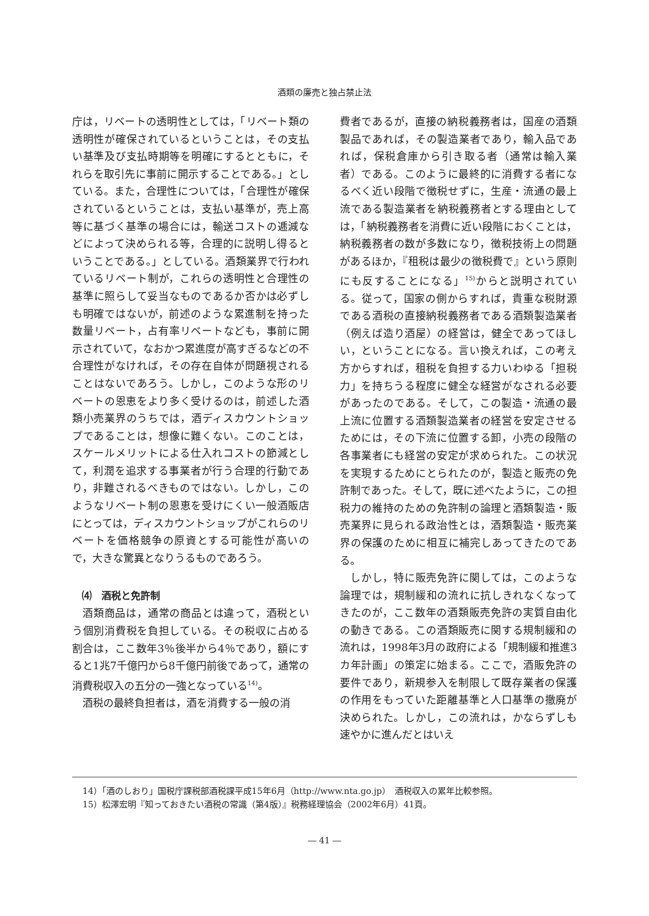酒類の廉売と独占禁止法
庁は，リベートの透明性としては，「リベート類の透明性が確保されているということは，その支払い基準及び支払時期等を明確にするとともに，それらを取引先に事前に開示することである。」としている。また，合理性については，「合理性が確保されているということは，支払い基準が，売上高等に基づく基準の場合には，輸送コストの逓減などによって決められる等，合理的に説明し得るということである。」としている。酒類業界で行われているリベート制が，これらの透明性と合理性の基準に照らして妥当なものであるか否かは必ずしも明確ではないが，前述のような累進制を持った数量リベート，占有率リベートなども，事前に開示されていて，なおかつ累進度が高すぎるなどの不合理性がなければ，その存在自体が問題視されることはないであろう。しかし，このような形のリベートの恩恵をより多く受けるのは，前述した酒類小売業界のうちでは，酒ディスカウントショップであることは，想像に難くない。このことは，スケールメリットによる仕入れコストの節減として，利潤を追求する事業者が行う合理的行動であり，非難されるべきものではない。しかし，このようなリベート制の恩恵を受けにくい一般酒販店にとっては，ディスカウントショップがこれらのリベートを価格競争の原資とする可能性が高いので，大きな驚異となりうるものであろう。
⑷　酒税と免許制
酒類商品は，通常の商品とは違って，酒税という個別消費税を負担している。その税収に占める割合は，ここ数年3％後半から4％であり，額にすると1兆7千億円から8千億円前後であって，通常の消費税収入の五分の一強となっている<sup>14)</sup>。
酒税の最終負担者は，酒を消費する一般の消
費者であるが，直接の納税義務者は，国産の酒類製品であれば，その製造業者であり，輸入品であれば，保税倉庫から引き取る者（通常は輸入業者）である。このように最終的に消費する者になるべく近い段階で徴税せずに，生産・流通の最上流である製造業者を納税義務者とする理由としては，「納税義務者を消費に近い段階におくことは，納税義務者の数が多数になり，徴税技術上の問題があるほか，『租税は最少の徴税費で』という原則にも反することになる」<sup>15)</sup>からと説明されている。従って，国家の側からすれば，貴重な税財源である酒税の直接納税義務者である酒類製造業者（例えば造り酒屋）の経営は，健全であってほしい，ということになる。言い換えれば，この考え方からすれば，租税を負担する力いわゆる「担税力」を持ちうる程度に健全な経営がなされる必要があったのである。そして，この製造・流通の最上流に位置する酒類製造業者の経営を安定させるためには，その下流に位置する卸，小売の段階の各事業者にも経営の安定が求められた。この状況を実現するためにとられたのが，製造と販売の免許制であった。そして，既に述べたように，この担税力の維持のための免許制の論理と酒類製造・販売業界に見られる政治性とは，酒類製造・販売業界の保護のために相互に補完しあってきたのである。
しかし，特に販売免許に関しては，このような論理では，規制緩和の流れに抗しきれなくなってきたのが，ここ数年の酒類販売免許の実質自由化の動きである。この酒類販売に関する規制緩和の流れは，1998年3月の政府による「規制緩和推進3カ年計画」の策定に始まる。ここで，酒販免許の要件であり，新規参入を制限して既存業者の保護の作用をもっていた距離基準と人口基準の撤廃が決められた。しかし，この流れは，かならずしも速やかに進んだとはいえ
14）「酒のしおり」国税庁課税部酒税課平成15年6月（http://www.nta.go.jp）　酒税収入の累年比較参照。
15）松澤宏明『知っておきたい酒税の常識（第4版）』税務経理協会（2002年6月）41頁。
― 41 ―